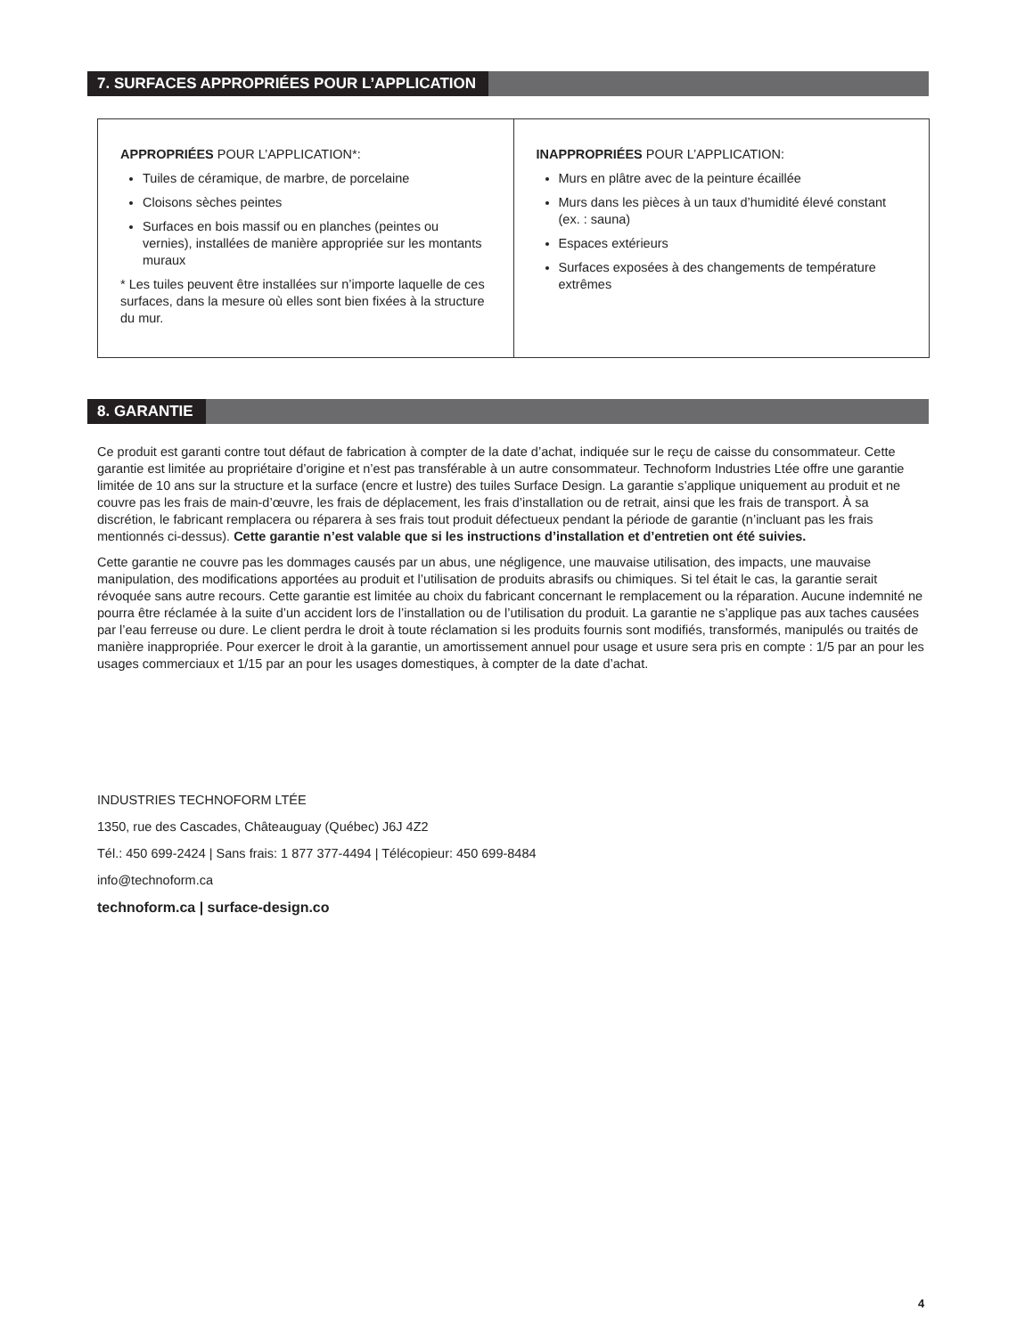7. SURFACES APPROPRIÉES POUR L’APPLICATION
| APPROPRIÉES POUR L’APPLICATION*: Tuiles de céramique, de marbre, de porcelaine Cloisons sèches peintes Surfaces en bois massif ou en planches (peintes ou vernies), installées de manière appropriée sur les montants muraux * Les tuiles peuvent être installées sur n’importe laquelle de ces surfaces, dans la mesure où elles sont bien fixées à la structure du mur. | INAPPROPRIÉES POUR L’APPLICATION: Murs en plâtre avec de la peinture écaillée Murs dans les pièces à un taux d’humidité élevé constant (ex. : sauna) Espaces extérieurs Surfaces exposées à des changements de température extrêmes |
8. GARANTIE
Ce produit est garanti contre tout défaut de fabrication à compter de la date d’achat, indiquée sur le reçu de caisse du consommateur. Cette garantie est limitée au propriétaire d’origine et n’est pas transférable à un autre consommateur. Technoform Industries Ltée offre une garantie limitée de 10 ans sur la structure et la surface (encre et lustre) des tuiles Surface Design. La garantie s’applique uniquement au produit et ne couvre pas les frais de main-d’œuvre, les frais de déplacement, les frais d’installation ou de retrait, ainsi que les frais de transport. À sa discrétion, le fabricant remplacera ou réparera à ses frais tout produit défectueux pendant la période de garantie (n’incluant pas les frais mentionnés ci-dessus). Cette garantie n’est valable que si les instructions d’installation et d’entretien ont été suivies.
Cette garantie ne couvre pas les dommages causés par un abus, une négligence, une mauvaise utilisation, des impacts, une mauvaise manipulation, des modifications apportées au produit et l’utilisation de produits abrasifs ou chimiques. Si tel était le cas, la garantie serait révoquée sans autre recours. Cette garantie est limitée au choix du fabricant concernant le remplacement ou la réparation. Aucune indemnité ne pourra être réclamée à la suite d’un accident lors de l’installation ou de l’utilisation du produit. La garantie ne s’applique pas aux taches causées par l’eau ferreuse ou dure. Le client perdra le droit à toute réclamation si les produits fournis sont modifiés, transformés, manipulés ou traités de manière inappropriée. Pour exercer le droit à la garantie, un amortissement annuel pour usage et usure sera pris en compte : 1/5 par an pour les usages commerciaux et 1/15 par an pour les usages domestiques, à compter de la date d’achat.
INDUSTRIES TECHNOFORM LTÉE
1350, rue des Cascades, Châteauguay (Québec) J6J 4Z2
Tél.: 450 699-2424 | Sans frais: 1 877 377-4494 | Télécopieur: 450 699-8484
info@technoform.ca
technoform.ca | surface-design.co
4